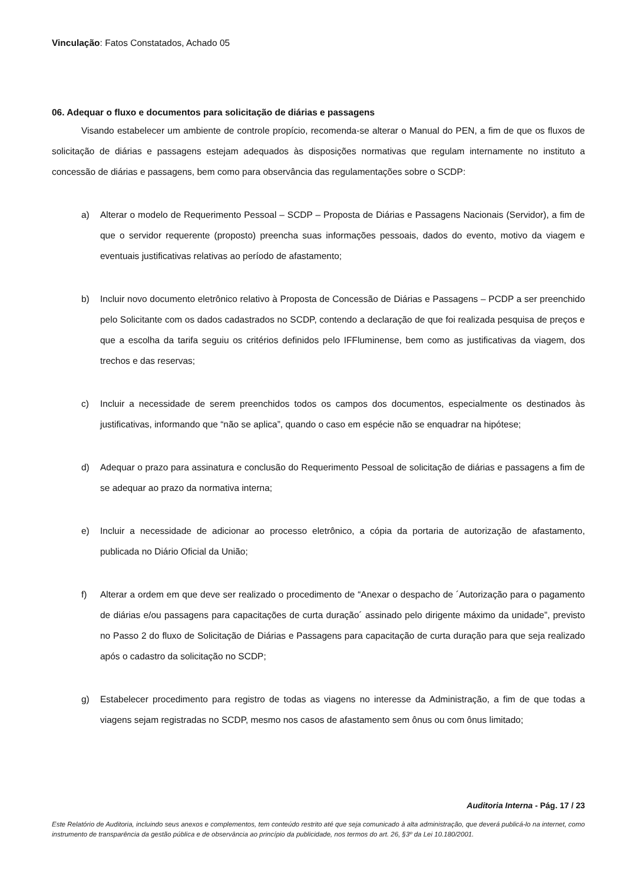Vinculação: Fatos Constatados, Achado 05
06. Adequar o fluxo e documentos para solicitação de diárias e passagens
Visando estabelecer um ambiente de controle propício, recomenda-se alterar o Manual do PEN, a fim de que os fluxos de solicitação de diárias e passagens estejam adequados às disposições normativas que regulam internamente no instituto a concessão de diárias e passagens, bem como para observância das regulamentações sobre o SCDP:
a) Alterar o modelo de Requerimento Pessoal – SCDP – Proposta de Diárias e Passagens Nacionais (Servidor), a fim de que o servidor requerente (proposto) preencha suas informações pessoais, dados do evento, motivo da viagem e eventuais justificativas relativas ao período de afastamento;
b) Incluir novo documento eletrônico relativo à Proposta de Concessão de Diárias e Passagens – PCDP a ser preenchido pelo Solicitante com os dados cadastrados no SCDP, contendo a declaração de que foi realizada pesquisa de preços e que a escolha da tarifa seguiu os critérios definidos pelo IFFluminense, bem como as justificativas da viagem, dos trechos e das reservas;
c) Incluir a necessidade de serem preenchidos todos os campos dos documentos, especialmente os destinados às justificativas, informando que “não se aplica”, quando o caso em espécie não se enquadrar na hipótese;
d) Adequar o prazo para assinatura e conclusão do Requerimento Pessoal de solicitação de diárias e passagens a fim de se adequar ao prazo da normativa interna;
e) Incluir a necessidade de adicionar ao processo eletrônico, a cópia da portaria de autorização de afastamento, publicada no Diário Oficial da União;
f) Alterar a ordem em que deve ser realizado o procedimento de “Anexar o despacho de ´Autorização para o pagamento de diárias e/ou passagens para capacitações de curta duração´ assinado pelo dirigente máximo da unidade”, previsto no Passo 2 do fluxo de Solicitação de Diárias e Passagens para capacitação de curta duração para que seja realizado após o cadastro da solicitação no SCDP;
g) Estabelecer procedimento para registro de todas as viagens no interesse da Administração, a fim de que todas a viagens sejam registradas no SCDP, mesmo nos casos de afastamento sem ônus ou com ônus limitado;
Auditoria Interna - Pág. 17 / 23
Este Relatório de Auditoria, incluindo seus anexos e complementos, tem conteúdo restrito até que seja comunicado à alta administração, que deverá publicá-lo na internet, como instrumento de transparência da gestão pública e de observância ao princípio da publicidade, nos termos do art. 26, §3º da Lei 10.180/2001.